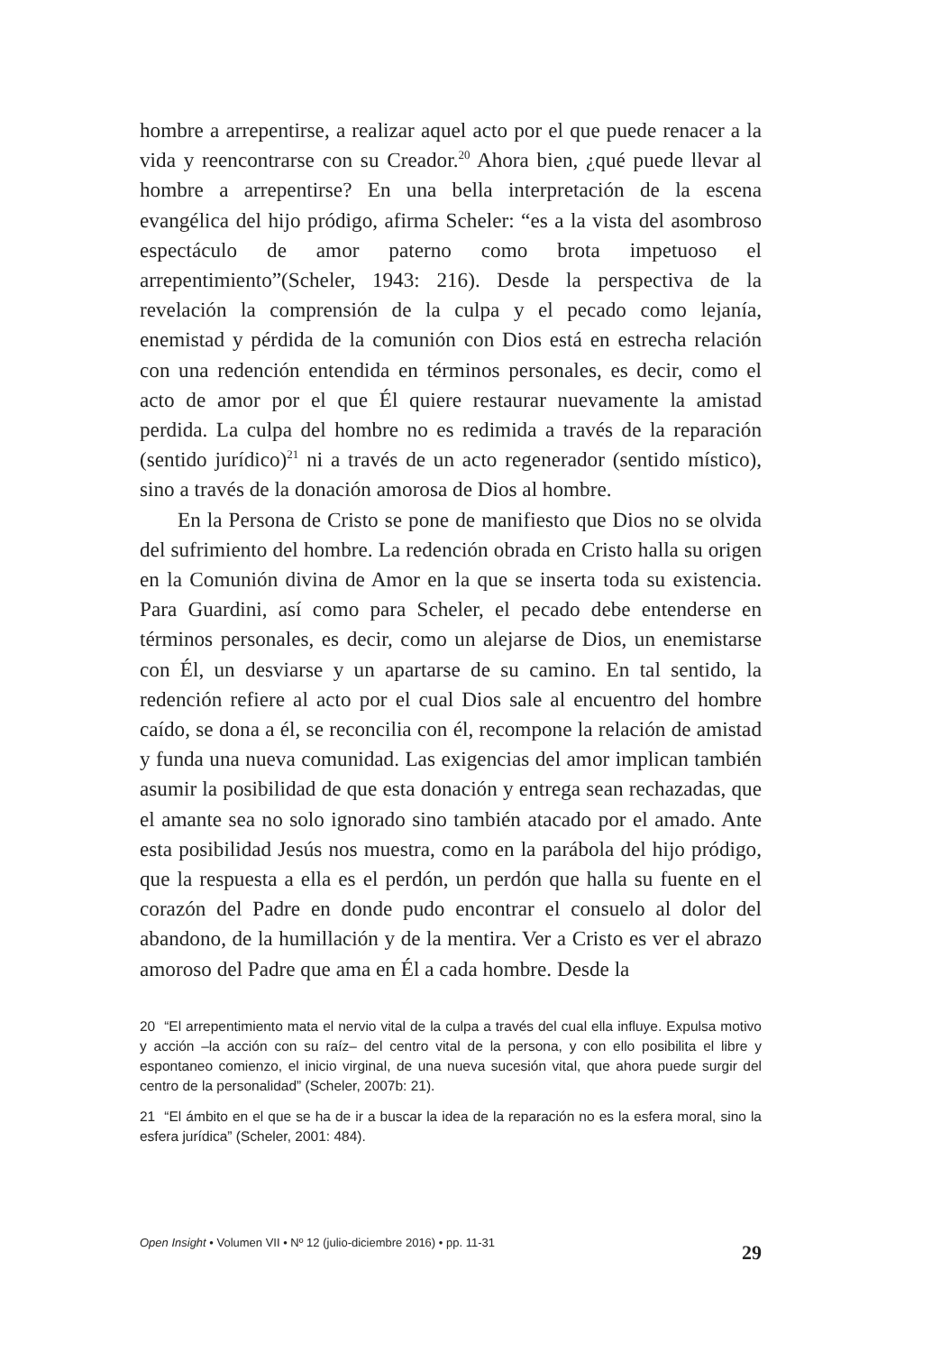hombre a arrepentirse, a realizar aquel acto por el que puede renacer a la vida y reencontrarse con su Creador.<sup>20</sup> Ahora bien, ¿qué puede llevar al hombre a arrepentirse? En una bella interpretación de la escena evangélica del hijo pródigo, afirma Scheler: “es a la vista del asombroso espectáculo de amor paterno como brota impetuoso el arrepentimiento”(Scheler, 1943: 216). Desde la perspectiva de la revelación la comprensión de la culpa y el pecado como lejanía, enemistad y pérdida de la comunión con Dios está en estrecha relación con una redención entendida en términos personales, es decir, como el acto de amor por el que Él quiere restaurar nuevamente la amistad perdida. La culpa del hombre no es redimida a través de la reparación (sentido jurídico)<sup>21</sup> ni a través de un acto regenerador (sentido místico), sino a través de la donación amorosa de Dios al hombre.
En la Persona de Cristo se pone de manifiesto que Dios no se olvida del sufrimiento del hombre. La redención obrada en Cristo halla su origen en la Comunión divina de Amor en la que se inserta toda su existencia. Para Guardini, así como para Scheler, el pecado debe entenderse en términos personales, es decir, como un alejarse de Dios, un enemistarse con Él, un desviarse y un apartarse de su camino. En tal sentido, la redención refiere al acto por el cual Dios sale al encuentro del hombre caído, se dona a él, se reconcilia con él, recompone la relación de amistad y funda una nueva comunidad. Las exigencias del amor implican también asumir la posibilidad de que esta donación y entrega sean rechazadas, que el amante sea no solo ignorado sino también atacado por el amado. Ante esta posibilidad Jesús nos muestra, como en la parábola del hijo pródigo, que la respuesta a ella es el perdón, un perdón que halla su fuente en el corazón del Padre en donde pudo encontrar el consuelo al dolor del abandono, de la humillación y de la mentira. Ver a Cristo es ver el abrazo amoroso del Padre que ama en Él a cada hombre. Desde la
20 “El arrepentimiento mata el nervio vital de la culpa a través del cual ella influye. Expulsa motivo y acción –la acción con su raíz– del centro vital de la persona, y con ello posibilita el libre y espontaneo comienzo, el inicio virginal, de una nueva sucesión vital, que ahora puede surgir del centro de la personalidad” (Scheler, 2007b: 21).
21 “El ámbito en el que se ha de ir a buscar la idea de la reparación no es la esfera moral, sino la esfera jurídica” (Scheler, 2001: 484).
Open Insight • Volumen VII • Nº 12 (julio-diciembre 2016) • pp. 11-31 29